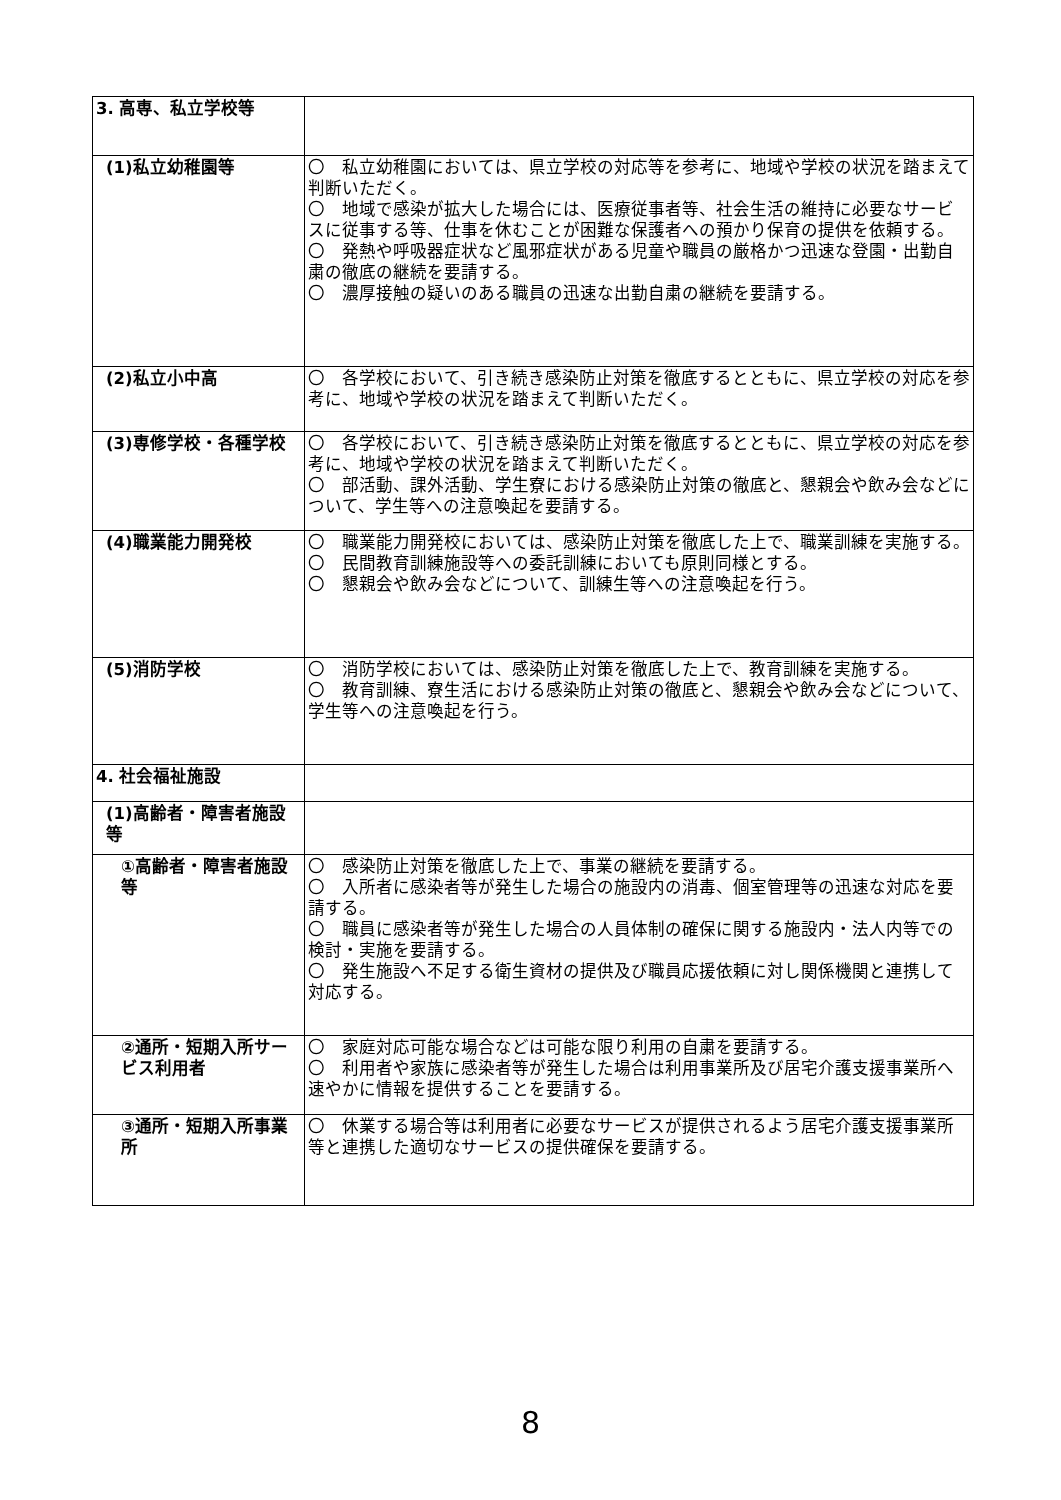| 3. 高専、私立学校等 | |
| (1)私立幼稚園等 | 〇 私立幼稚園においては、県立学校の対応等を参考に、地域や学校の状況を踏まえて判断いただく。 〇 地域で感染が拡大した場合には、医療従事者等、社会生活の維持に必要なサービスに従事する等、仕事を休むことが困難な保護者への預かり保育の提供を依頼する。 〇 発熱や呼吸器症状など風邪症状がある児童や職員の厳格かつ迅速な登園・出勤自粛の徹底の継続を要請する。 〇 濃厚接触の疑いのある職員の迅速な出勤自粛の継続を要請する。 |
| (2)私立小中高 | 〇 各学校において、引き続き感染防止対策を徹底するとともに、県立学校の対応を参考に、地域や学校の状況を踏まえて判断いただく。 |
| (3)専修学校・各種学校 | 〇 各学校において、引き続き感染防止対策を徹底するとともに、県立学校の対応を参考に、地域や学校の状況を踏まえて判断いただく。 〇 部活動、課外活動、学生寮における感染防止対策の徹底と、懇親会や飲み会などについて、学生等への注意喚起を要請する。 |
| (4)職業能力開発校 | 〇 職業能力開発校においては、感染防止対策を徹底した上で、職業訓練を実施する。 〇 民間教育訓練施設等への委託訓練においても原則同様とする。 〇 懇親会や飲み会などについて、訓練生等への注意喚起を行う。 |
| (5)消防学校 | 〇 消防学校においては、感染防止対策を徹底した上で、教育訓練を実施する。 〇 教育訓練、寮生活における感染防止対策の徹底と、懇親会や飲み会などについて、学生等への注意喚起を行う。 |
| 4. 社会福祉施設 | |
| (1)高齢者・障害者施設等 | |
| ①高齢者・障害者施設等 | 〇 感染防止対策を徹底した上で、事業の継続を要請する。 〇 入所者に感染者等が発生した場合の施設内の消毒、個室管理等の迅速な対応を要請する。 〇 職員に感染者等が発生した場合の人員体制の確保に関する施設内・法人内等での検討・実施を要請する。 〇 発生施設へ不足する衛生資材の提供及び職員応援依頼に対し関係機関と連携して対応する。 |
| ②通所・短期入所サービス利用者 | 〇 家庭対応可能な場合などは可能な限り利用の自粛を要請する。 〇 利用者や家族に感染者等が発生した場合は利用事業所及び居宅介護支援事業所へ速やかに情報を提供することを要請する。 |
| ③通所・短期入所事業所 | 〇 休業する場合等は利用者に必要なサービスが提供されるよう居宅介護支援事業所等と連携した適切なサービスの提供確保を要請する。 |
8